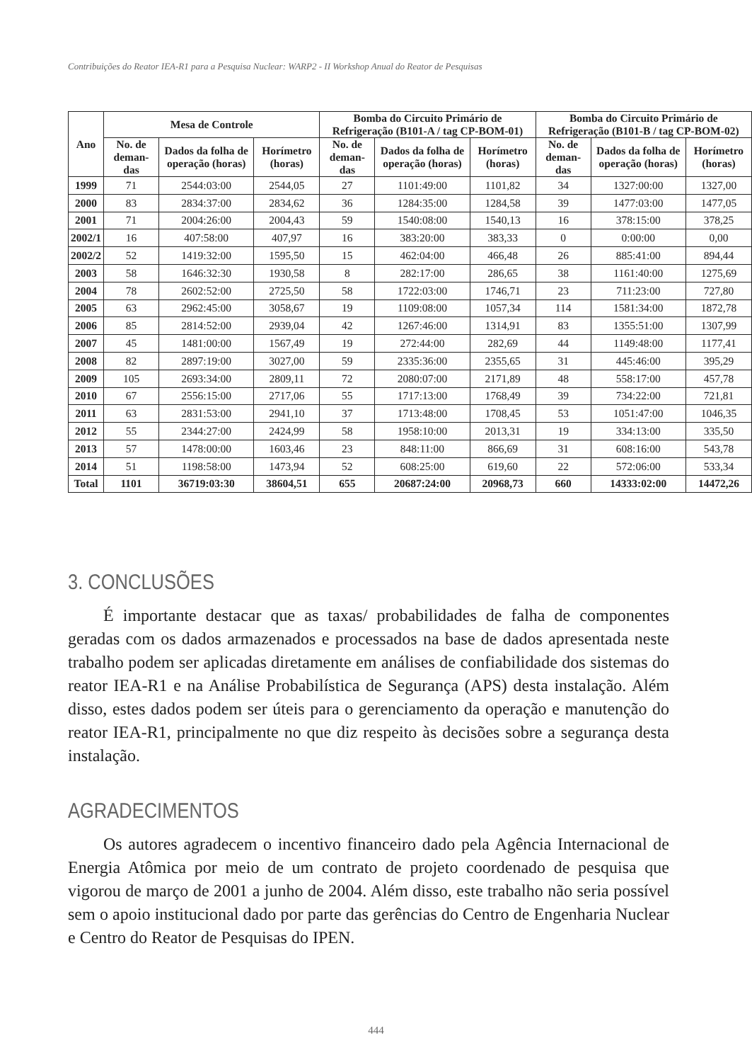Contribuições do Reator IEA-R1 para a Pesquisa Nuclear: WARP2 - II Workshop Anual do Reator de Pesquisas
| Ano | Mesa de Controle | | | Bomba do Circuito Primário de Refrigeração (B101-A / tag CP-BOM-01) | | | Bomba do Circuito Primário de Refrigeração (B101-B / tag CP-BOM-02) | | |
| --- | --- | --- | --- | --- | --- | --- | --- | --- | --- |
| | No. de deman-das | Dados da folha de operação (horas) | Horímetro (horas) | No. de deman-das | Dados da folha de operação (horas) | Horímetro (horas) | No. de deman-das | Dados da folha de operação (horas) | Horímetro (horas) |
| 1999 | 71 | 2544:03:00 | 2544,05 | 27 | 1101:49:00 | 1101,82 | 34 | 1327:00:00 | 1327,00 |
| 2000 | 83 | 2834:37:00 | 2834,62 | 36 | 1284:35:00 | 1284,58 | 39 | 1477:03:00 | 1477,05 |
| 2001 | 71 | 2004:26:00 | 2004,43 | 59 | 1540:08:00 | 1540,13 | 16 | 378:15:00 | 378,25 |
| 2002/1 | 16 | 407:58:00 | 407,97 | 16 | 383:20:00 | 383,33 | 0 | 0:00:00 | 0,00 |
| 2002/2 | 52 | 1419:32:00 | 1595,50 | 15 | 462:04:00 | 466,48 | 26 | 885:41:00 | 894,44 |
| 2003 | 58 | 1646:32:30 | 1930,58 | 8 | 282:17:00 | 286,65 | 38 | 1161:40:00 | 1275,69 |
| 2004 | 78 | 2602:52:00 | 2725,50 | 58 | 1722:03:00 | 1746,71 | 23 | 711:23:00 | 727,80 |
| 2005 | 63 | 2962:45:00 | 3058,67 | 19 | 1109:08:00 | 1057,34 | 114 | 1581:34:00 | 1872,78 |
| 2006 | 85 | 2814:52:00 | 2939,04 | 42 | 1267:46:00 | 1314,91 | 83 | 1355:51:00 | 1307,99 |
| 2007 | 45 | 1481:00:00 | 1567,49 | 19 | 272:44:00 | 282,69 | 44 | 1149:48:00 | 1177,41 |
| 2008 | 82 | 2897:19:00 | 3027,00 | 59 | 2335:36:00 | 2355,65 | 31 | 445:46:00 | 395,29 |
| 2009 | 105 | 2693:34:00 | 2809,11 | 72 | 2080:07:00 | 2171,89 | 48 | 558:17:00 | 457,78 |
| 2010 | 67 | 2556:15:00 | 2717,06 | 55 | 1717:13:00 | 1768,49 | 39 | 734:22:00 | 721,81 |
| 2011 | 63 | 2831:53:00 | 2941,10 | 37 | 1713:48:00 | 1708,45 | 53 | 1051:47:00 | 1046,35 |
| 2012 | 55 | 2344:27:00 | 2424,99 | 58 | 1958:10:00 | 2013,31 | 19 | 334:13:00 | 335,50 |
| 2013 | 57 | 1478:00:00 | 1603,46 | 23 | 848:11:00 | 866,69 | 31 | 608:16:00 | 543,78 |
| 2014 | 51 | 1198:58:00 | 1473,94 | 52 | 608:25:00 | 619,60 | 22 | 572:06:00 | 533,34 |
| Total | 1101 | 36719:03:30 | 38604,51 | 655 | 20687:24:00 | 20968,73 | 660 | 14333:02:00 | 14472,26 |
3. CONCLUSÕES
É importante destacar que as taxas/ probabilidades de falha de componentes geradas com os dados armazenados e processados na base de dados apresentada neste trabalho podem ser aplicadas diretamente em análises de confiabilidade dos sistemas do reator IEA-R1 e na Análise Probabilística de Segurança (APS) desta instalação. Além disso, estes dados podem ser úteis para o gerenciamento da operação e manutenção do reator IEA-R1, principalmente no que diz respeito às decisões sobre a segurança desta instalação.
AGRADECIMENTOS
Os autores agradecem o incentivo financeiro dado pela Agência Internacional de Energia Atômica por meio de um contrato de projeto coordenado de pesquisa que vigorou de março de 2001 a junho de 2004. Além disso, este trabalho não seria possível sem o apoio institucional dado por parte das gerências do Centro de Engenharia Nuclear e Centro do Reator de Pesquisas do IPEN.
444